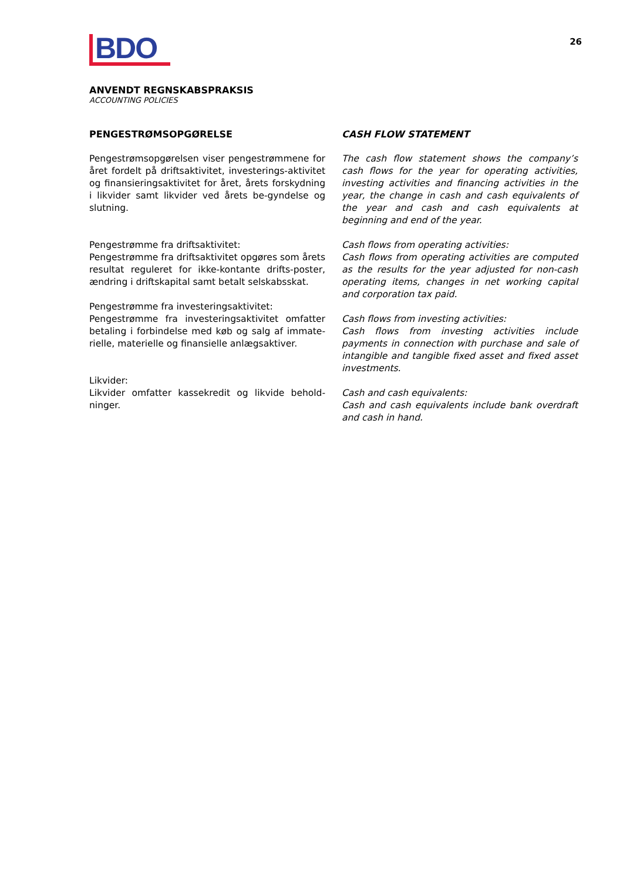BDO
26
ANVENDT REGNSKABSPRAKSIS
ACCOUNTING POLICIES
PENGESTRØMSOPGØRELSE
Pengestrømsopgørelsen viser pengestrømmene for året fordelt på driftsaktivitet, investerings-aktivitet og finansieringsaktivitet for året, årets forskydning i likvider samt likvider ved årets be-gyndelse og slutning.
Pengestrømme fra driftsaktivitet:
Pengestrømme fra driftsaktivitet opgøres som årets resultat reguleret for ikke-kontante drifts-poster, ændring i driftskapital samt betalt selskabsskat.
Pengestrømme fra investeringsaktivitet:
Pengestrømme fra investeringsaktivitet omfatter betaling i forbindelse med køb og salg af immate-rielle, materielle og finansielle anlægsaktiver.
Likvider:
Likvider omfatter kassekredit og likvide behold-ninger.
CASH FLOW STATEMENT
The cash flow statement shows the company’s cash flows for the year for operating activities, investing activities and financing activities in the year, the change in cash and cash equivalents of the year and cash and cash equivalents at beginning and end of the year.
Cash flows from operating activities:
Cash flows from operating activities are computed as the results for the year adjusted for non-cash operating items, changes in net working capital and corporation tax paid.
Cash flows from investing activities:
Cash flows from investing activities include payments in connection with purchase and sale of intangible and tangible fixed asset and fixed asset investments.
Cash and cash equivalents:
Cash and cash equivalents include bank overdraft and cash in hand.